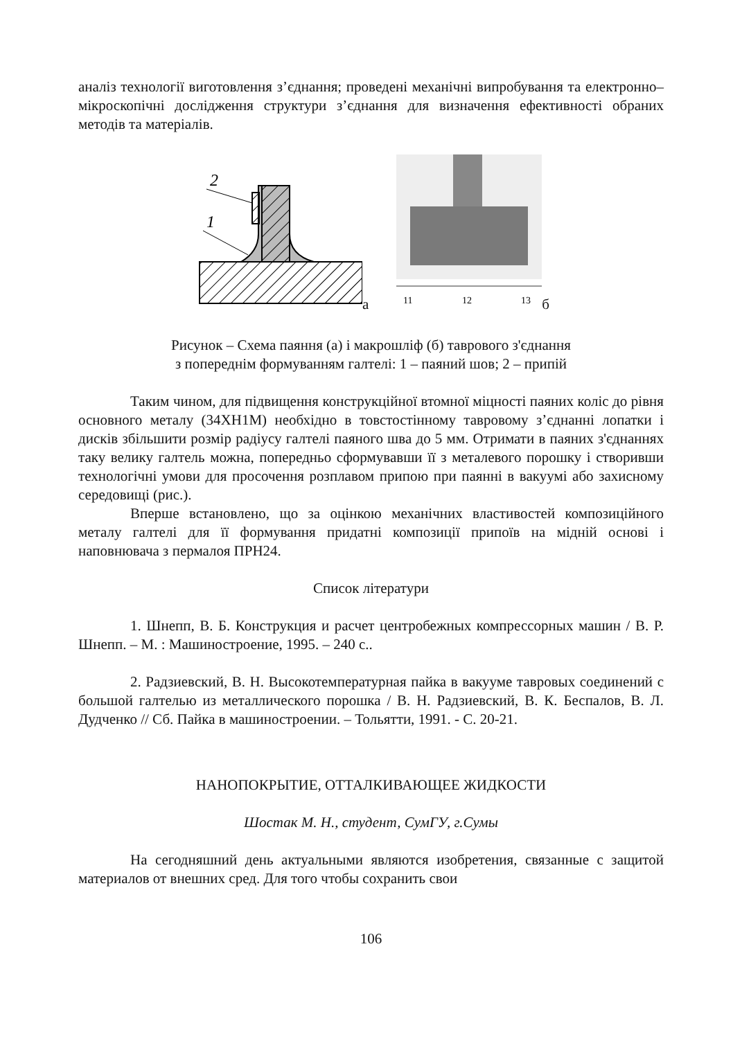аналіз технології виготовлення з’єднання; проведені механічні випробування та електронно–мікроскопічні дослідження структури з’єднання для визначення ефективності обраних методів та матеріалів.
2
1
а
11
12
13
б
Рисунок – Схема паяння (а) і макрошліф (б) таврового з'єднання
з попереднім формуванням галтелі: 1 – паяний шов; 2 – припій
Таким чином, для підвищення конструкційної втомної міцності паяних коліс до рівня основного металу (34ХН1М) необхідно в товстостінному тавровому з’єднанні лопатки і дисків збільшити розмір радіусу галтелі паяного шва до 5 мм. Отримати в паяних з'єднаннях таку велику галтель можна, попередньо сформувавши її з металевого порошку і створивши технологічні умови для просочення розплавом припою при паянні в вакуумі або захисному середовищі (рис.).
Вперше встановлено, що за оцінкою механічних властивостей композиційного металу галтелі для її формування придатні композиції припоїв на мідній основі і наповнювача з пермалоя ПРН24.
Список літератури
1. Шнепп, В. Б. Конструкция и расчет центробежных компрессорных машин / В. Р. Шнепп. – М. : Машиностроение, 1995. – 240 с..
2. Радзиевский, В. Н. Высокотемпературная пайка в вакууме тавровых соединений с большой галтелью из металлического порошка / В. Н. Радзиевский, В. К. Беспалов, В. Л. Дудченко // Сб. Пайка в машиностроении. – Тольятти, 1991. - С. 20-21.
НАНОПОКРЫТИЕ, ОТТАЛКИВАЮЩЕЕ ЖИДКОСТИ
Шостак М. Н., студент, СумГУ, г.Сумы
На сегодняшний день актуальными являются изобретения, связанные с защитой материалов от внешних сред. Для того чтобы сохранить свои
106